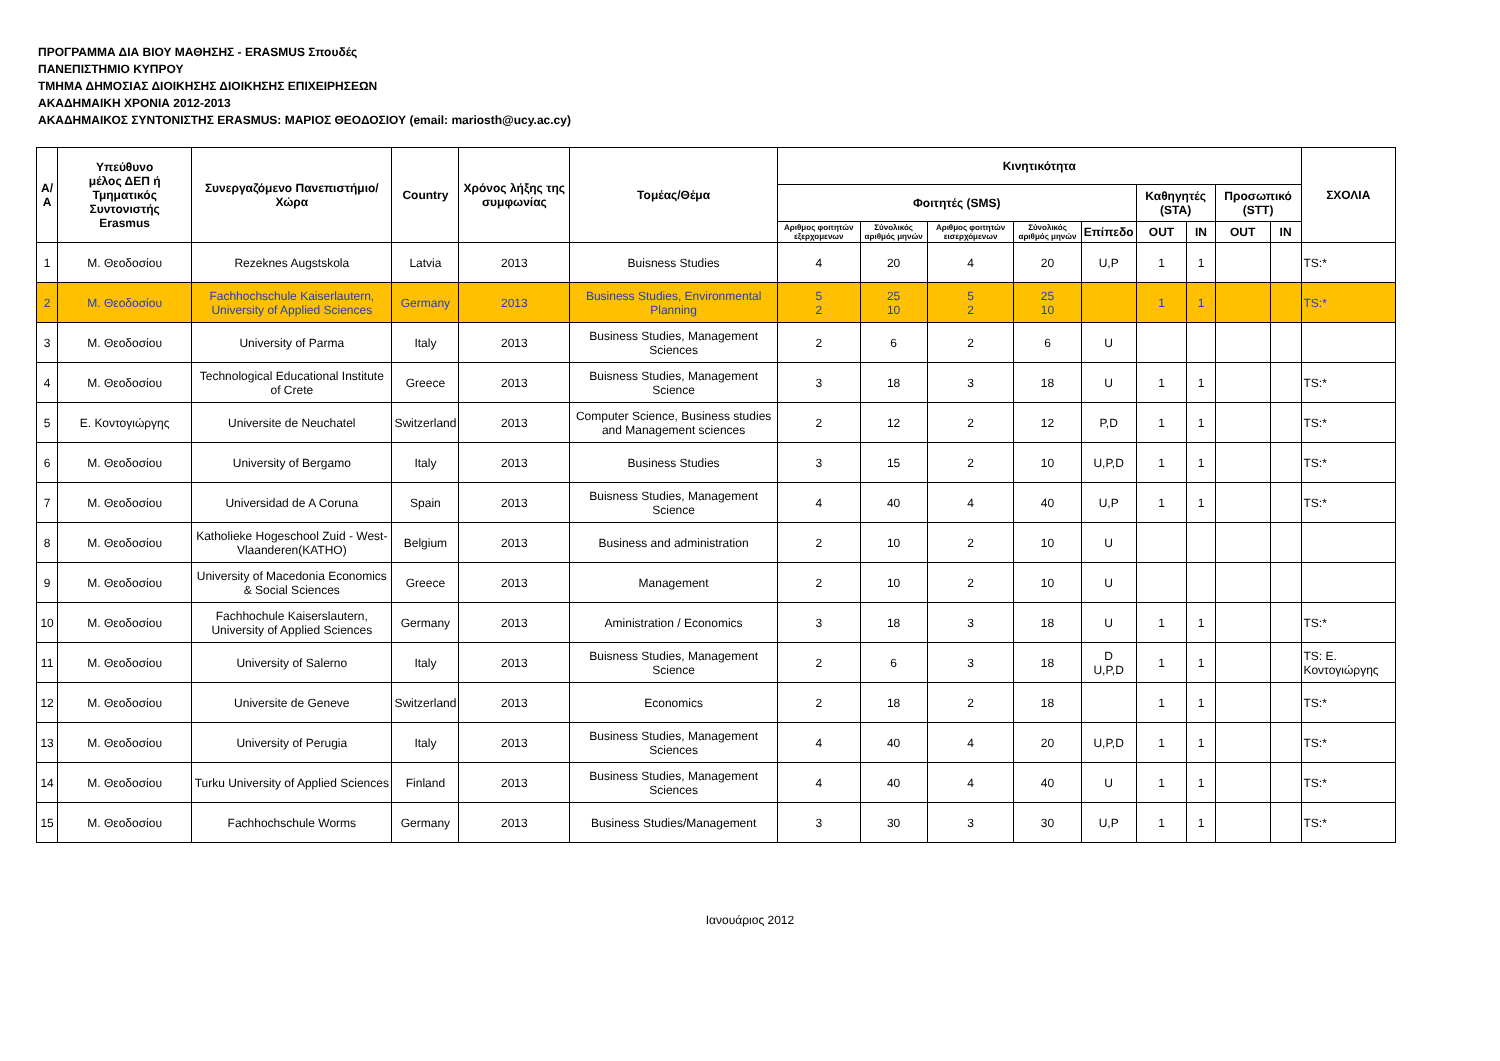ΠΡΟΓΡΑΜΜΑ ΔΙΑ ΒΙΟΥ ΜΑΘΗΣΗΣ - ERASMUS Σπουδές
ΠΑΝΕΠΙΣΤΗΜΙΟ ΚΥΠΡΟΥ
ΤΜΗΜΑ ΔΗΜΟΣΙΑΣ ΔΙΟΙΚΗΣΗΣ ΔΙΟΙΚΗΣΗΣ ΕΠΙΧΕΙΡΗΣΕΩΝ
ΑΚΑΔΗΜΑΙΚΗ ΧΡΟΝΙΑ 2012-2013
ΑΚΑΔΗΜΑΙΚΟΣ ΣΥΝΤΟΝΙΣΤΗΣ ERASMUS: ΜΑΡΙΟΣ ΘΕΟΔΟΣΙΟΥ (email: mariosth@ucy.ac.cy)
| Α/Α | Υπεύθυνο μέλος ΔΕΠ ή Τμηματικός Συντονιστής Erasmus | Συνεργαζόμενο Πανεπιστήμιο/Χώρα | Country | Χρόνος λήξης της συμφωνίας | Τομέας/Θέμα | Κινητικότητα | | | | | | | | | ΣΧΟΛΙΑ |
| --- | --- | --- | --- | --- | --- | --- | --- | --- | --- | --- | --- | --- | --- | --- | --- |
| | | | | | | Φοιτητές (SMS) | | | | | Καθηγητές (STA) | | Προσωπικό (STT) | | |
| | | | | | | Αριθμος φοιτητών εξερχομενων | Σύνολικός αριθμός μηνών | Αριθμος φοιτητών εισερχόμενων | Σύνολικός αριθμός μηνών | Επίπεδο | OUT | IN | OUT | IN | |
| 1 | Μ. Θεοδοσίου | Rezeknes Augstskola | Latvia | 2013 | Buisness Studies | 4 | 20 | 4 | 20 | U,P | 1 | 1 | | | TS:* |
| 2 | Μ. Θεοδοσίου | Fachhochschule Kaiserlautern, University of Applied Sciences | Germany | 2013 | Business Studies, Environmental Planning | 5 2 | 25 10 | 5 2 | 25 10 | | 1 | 1 | | | TS:* |
| 3 | Μ. Θεοδοσίου | University of Parma | Italy | 2013 | Business Studies, Management Sciences | 2 | 6 | 2 | 6 | U | | | | | |
| 4 | Μ. Θεοδοσίου | Technological Educational Institute of Crete | Greece | 2013 | Buisness Studies, Management Science | 3 | 18 | 3 | 18 | U | 1 | 1 | | | TS:* |
| 5 | Ε. Κοντογιώργης | Universite de Neuchatel | Switzerland | 2013 | Computer Science, Business studies and Management sciences | 2 | 12 | 2 | 12 | P,D | 1 | 1 | | | TS:* |
| 6 | Μ. Θεοδοσίου | University of Bergamo | Italy | 2013 | Business Studies | 3 | 15 | 2 | 10 | U,P,D | 1 | 1 | | | TS:* |
| 7 | Μ. Θεοδοσίου | Universidad de A Coruna | Spain | 2013 | Buisness Studies, Management Science | 4 | 40 | 4 | 40 | U,P | 1 | 1 | | | TS:* |
| 8 | Μ. Θεοδοσίου | Katholieke Hogeschool Zuid - West- Vlaanderen(KATHO) | Belgium | 2013 | Business and administration | 2 | 10 | 2 | 10 | U | | | | | |
| 9 | Μ. Θεοδοσίου | University of Macedonia Economics & Social Sciences | Greece | 2013 | Management | 2 | 10 | 2 | 10 | U | | | | | |
| 10 | Μ. Θεοδοσίου | Fachhochule Kaiserslautern, University of Applied Sciences | Germany | 2013 | Aministration / Economics | 3 | 18 | 3 | 18 | U | 1 | 1 | | | TS:* |
| 11 | Μ. Θεοδοσίου | University of Salerno | Italy | 2013 | Buisness Studies, Management Science | 2 | 6 | 3 | 18 | D U,P,D | 1 | 1 | | | TS: Ε. Κοντογιώργης |
| 12 | Μ. Θεοδοσίου | Universite de Geneve | Switzerland | 2013 | Economics | 2 | 18 | 2 | 18 | | 1 | 1 | | | TS:* |
| 13 | Μ. Θεοδοσίου | University of Perugia | Italy | 2013 | Business Studies, Management Sciences | 4 | 40 | 4 | 20 | U,P,D | 1 | 1 | | | TS:* |
| 14 | Μ. Θεοδοσίου | Turku University of Applied Sciences | Finland | 2013 | Business Studies, Management Sciences | 4 | 40 | 4 | 40 | U | 1 | 1 | | | TS:* |
| 15 | Μ. Θεοδοσίου | Fachhochschule Worms | Germany | 2013 | Business Studies/Management | 3 | 30 | 3 | 30 | U,P | 1 | 1 | | | TS:* |
Ιανουάριος 2012